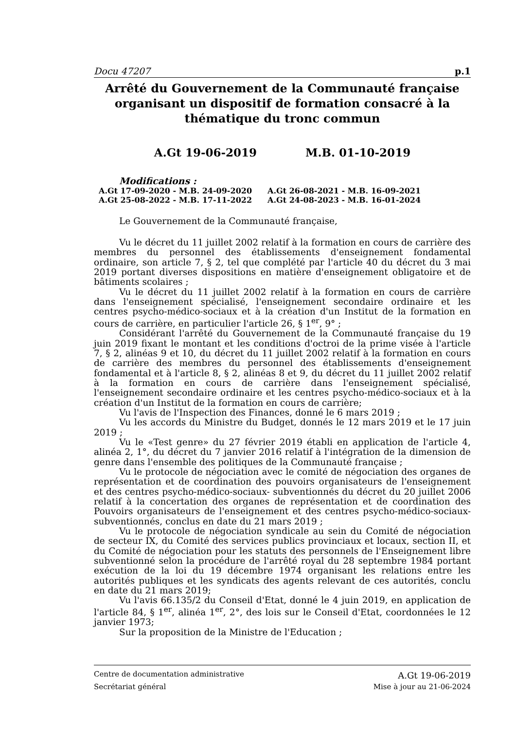Docu 47207 p.1
Arrêté du Gouvernement de la Communauté française organisant un dispositif de formation consacré à la thématique du tronc commun
A.Gt 19-06-2019 M.B. 01-10-2019
Modifications :
| A.Gt 17-09-2020 - M.B. 24-09-2020 | A.Gt 26-08-2021 - M.B. 16-09-2021 |
| A.Gt 25-08-2022 - M.B. 17-11-2022 | A.Gt 24-08-2023 - M.B. 16-01-2024 |
Le Gouvernement de la Communauté française,
Vu le décret du 11 juillet 2002 relatif à la formation en cours de carrière des membres du personnel des établissements d'enseignement fondamental ordinaire, son article 7, § 2, tel que complété par l'article 40 du décret du 3 mai 2019 portant diverses dispositions en matière d'enseignement obligatoire et de bâtiments scolaires ;
Vu le décret du 11 juillet 2002 relatif à la formation en cours de carrière dans l'enseignement spécialisé, l'enseignement secondaire ordinaire et les centres psycho-médico-sociaux et à la création d'un Institut de la formation en cours de carrière, en particulier l'article 26, § 1<sup>er</sup>, 9° ;
Considérant l'arrêté du Gouvernement de la Communauté française du 19 juin 2019 fixant le montant et les conditions d'octroi de la prime visée à l'article 7, § 2, alinéas 9 et 10, du décret du 11 juillet 2002 relatif à la formation en cours de carrière des membres du personnel des établissements d'enseignement fondamental et à l'article 8, § 2, alinéas 8 et 9, du décret du 11 juillet 2002 relatif à la formation en cours de carrière dans l'enseignement spécialisé, l'enseignement secondaire ordinaire et les centres psycho-médico-sociaux et à la création d'un Institut de la formation en cours de carrière;
Vu l'avis de l'Inspection des Finances, donné le 6 mars 2019 ;
Vu les accords du Ministre du Budget, donnés le 12 mars 2019 et le 17 juin 2019 ;
Vu le «Test genre» du 27 février 2019 établi en application de l'article 4, alinéa 2, 1°, du décret du 7 janvier 2016 relatif à l'intégration de la dimension de genre dans l'ensemble des politiques de la Communauté française ;
Vu le protocole de négociation avec le comité de négociation des organes de représentation et de coordination des pouvoirs organisateurs de l'enseignement et des centres psycho-médico-sociaux- subventionnés du décret du 20 juillet 2006 relatif à la concertation des organes de représentation et de coordination des Pouvoirs organisateurs de l'enseignement et des centres psycho-médico-sociaux- subventionnés, conclus en date du 21 mars 2019 ;
Vu le protocole de négociation syndicale au sein du Comité de négociation de secteur IX, du Comité des services publics provinciaux et locaux, section II, et du Comité de négociation pour les statuts des personnels de l'Enseignement libre subventionné selon la procédure de l'arrêté royal du 28 septembre 1984 portant exécution de la loi du 19 décembre 1974 organisant les relations entre les autorités publiques et les syndicats des agents relevant de ces autorités, conclu en date du 21 mars 2019;
Vu l'avis 66.135/2 du Conseil d'Etat, donné le 4 juin 2019, en application de l'article 84, § 1<sup>er</sup>, alinéa 1<sup>er</sup>, 2°, des lois sur le Conseil d'Etat, coordonnées le 12 janvier 1973;
Sur la proposition de la Ministre de l'Education ;
Centre de documentation administrative A.Gt 19-06-2019
Secrétariat général Mise à jour au 21-06-2024